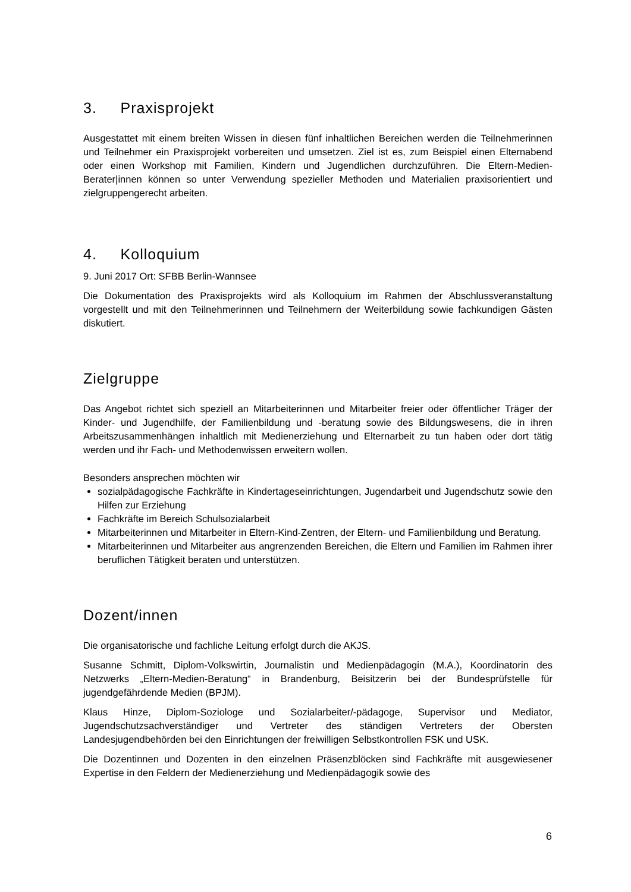3. Praxisprojekt
Ausgestattet mit einem breiten Wissen in diesen fünf inhaltlichen Bereichen werden die Teilnehmerinnen und Teilnehmer ein Praxisprojekt vorbereiten und umsetzen. Ziel ist es, zum Beispiel einen Elternabend oder einen Workshop mit Familien, Kindern und Jugendlichen durchzuführen. Die Eltern-Medien-Berater|innen können so unter Verwendung spezieller Methoden und Materialien praxisorientiert und zielgruppengerecht arbeiten.
4. Kolloquium
9. Juni 2017 Ort: SFBB Berlin-Wannsee
Die Dokumentation des Praxisprojekts wird als Kolloquium im Rahmen der Abschlussveranstaltung vorgestellt und mit den Teilnehmerinnen und Teilnehmern der Weiterbildung sowie fachkundigen Gästen diskutiert.
Zielgruppe
Das Angebot richtet sich speziell an Mitarbeiterinnen und Mitarbeiter freier oder öffentlicher Träger der Kinder- und Jugendhilfe, der Familienbildung und -beratung sowie des Bildungswesens, die in ihren Arbeitszusammenhängen inhaltlich mit Medienerziehung und Elternarbeit zu tun haben oder dort tätig werden und ihr Fach- und Methodenwissen erweitern wollen.
Besonders ansprechen möchten wir
sozialpädagogische Fachkräfte in Kindertageseinrichtungen, Jugendarbeit und Jugendschutz sowie den Hilfen zur Erziehung
Fachkräfte im Bereich Schulsozialarbeit
Mitarbeiterinnen und Mitarbeiter in Eltern-Kind-Zentren, der Eltern- und Familienbildung und Beratung.
Mitarbeiterinnen und Mitarbeiter aus angrenzenden Bereichen, die Eltern und Familien im Rahmen ihrer beruflichen Tätigkeit beraten und unterstützen.
Dozent/innen
Die organisatorische und fachliche Leitung erfolgt durch die AKJS.
Susanne Schmitt, Diplom-Volkswirtin, Journalistin und Medienpädagogin (M.A.), Koordinatorin des Netzwerks „Eltern-Medien-Beratung“ in Brandenburg, Beisitzerin bei der Bundesprüfstelle für jugendgefährdende Medien (BPJM).
Klaus Hinze, Diplom-Soziologe und Sozialarbeiter/-pädagoge, Supervisor und Mediator, Jugendschutzsachverständiger und Vertreter des ständigen Vertreters der Obersten Landesjugendbehörden bei den Einrichtungen der freiwilligen Selbstkontrollen FSK und USK.
Die Dozentinnen und Dozenten in den einzelnen Präsenzblöcken sind Fachkräfte mit ausgewiesener Expertise in den Feldern der Medienerziehung und Medienpädagogik sowie des
6